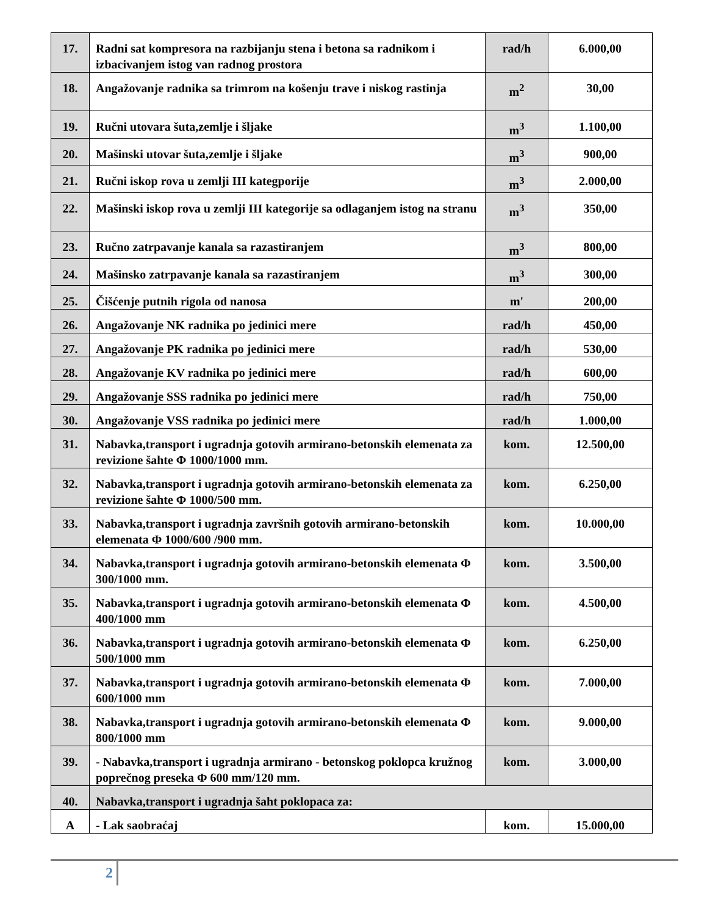| 17. | Radni sat kompresora na razbijanju stena i betona sa radnikom i izbacivanjem istog van radnog prostora | rad/h | 6.000,00 |
| 18. | Angažovanje radnika sa trimrom na košenju trave i niskog rastinja | m<sup>2</sup> | 30,00 |
| 19. | Ručni utovara šuta,zemlje i šljake | m<sup>3</sup> | 1.100,00 |
| 20. | Mašinski utovar šuta,zemlje i šljake | m<sup>3</sup> | 900,00 |
| 21. | Ručni iskop rova u zemlji III kategporije | m<sup>3</sup> | 2.000,00 |
| 22. | Mašinski iskop rova u zemlji III kategorije sa odlaganjem istog na stranu | m<sup>3</sup> | 350,00 |
| 23. | Ručno zatrpavanje kanala sa razastiranjem | m<sup>3</sup> | 800,00 |
| 24. | Mašinsko zatrpavanje kanala sa razastiranjem | m<sup>3</sup> | 300,00 |
| 25. | Čišćenje putnih rigola od nanosa | m' | 200,00 |
| 26. | Angažovanje NK radnika po jedinici mere | rad/h | 450,00 |
| 27. | Angažovanje PK radnika po jedinici mere | rad/h | 530,00 |
| 28. | Angažovanje KV radnika po jedinici mere | rad/h | 600,00 |
| 29. | Angažovanje SSS radnika po jedinici mere | rad/h | 750,00 |
| 30. | Angažovanje VSS radnika po jedinici mere | rad/h | 1.000,00 |
| 31. | Nabavka,transport i ugradnja gotovih armirano-betonskih elemenata za revizione šahte Φ 1000/1000 mm. | kom. | 12.500,00 |
| 32. | Nabavka,transport i ugradnja gotovih armirano-betonskih elemenata za revizione šahte Φ 1000/500 mm. | kom. | 6.250,00 |
| 33. | Nabavka,transport i ugradnja završnih gotovih armirano-betonskih elemenata Φ 1000/600 /900 mm. | kom. | 10.000,00 |
| 34. | Nabavka,transport i ugradnja gotovih armirano-betonskih elemenata Φ 300/1000 mm. | kom. | 3.500,00 |
| 35. | Nabavka,transport i ugradnja gotovih armirano-betonskih elemenata Φ 400/1000 mm | kom. | 4.500,00 |
| 36. | Nabavka,transport i ugradnja gotovih armirano-betonskih elemenata Φ 500/1000 mm | kom. | 6.250,00 |
| 37. | Nabavka,transport i ugradnja gotovih armirano-betonskih elemenata Φ 600/1000 mm | kom. | 7.000,00 |
| 38. | Nabavka,transport i ugradnja gotovih armirano-betonskih elemenata Φ 800/1000 mm | kom. | 9.000,00 |
| 39. | - Nabavka,transport i ugradnja armirano - betonskog poklopca kružnog poprečnog preseka Φ 600 mm/120 mm. | kom. | 3.000,00 |
| 40. | Nabavka,transport i ugradnja šaht poklopaca za: | | |
| A | - Lak saobraćaj | kom. | 15.000,00 |
2